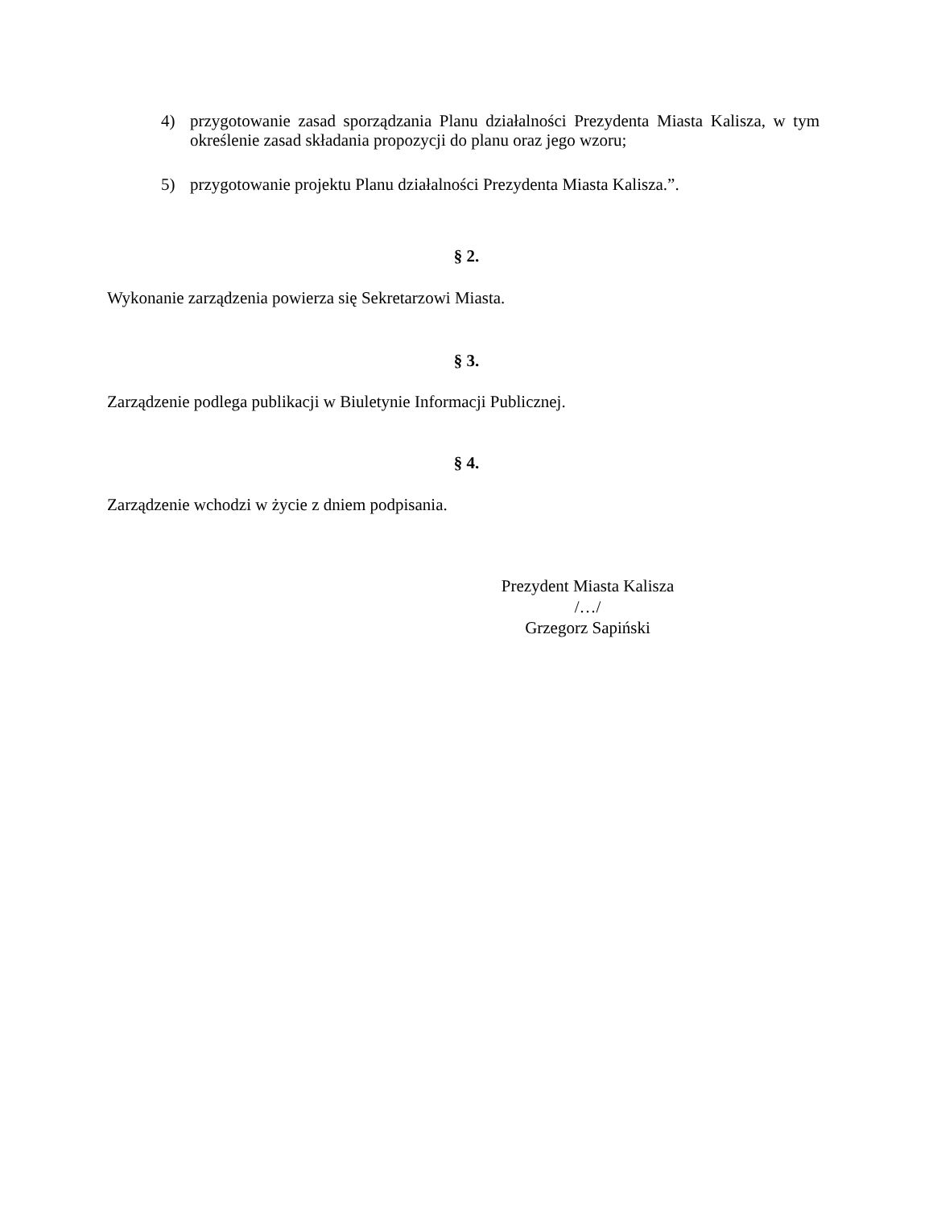4) przygotowanie zasad sporządzania Planu działalności Prezydenta Miasta Kalisza, w tym określenie zasad składania propozycji do planu oraz jego wzoru;
5) przygotowanie projektu Planu działalności Prezydenta Miasta Kalisza.”.
§ 2.
Wykonanie zarządzenia powierza się Sekretarzowi Miasta.
§ 3.
Zarządzenie podlega publikacji w Biuletynie Informacji Publicznej.
§ 4.
Zarządzenie wchodzi w życie z dniem podpisania.
Prezydent Miasta Kalisza
/…/
Grzegorz Sapiński